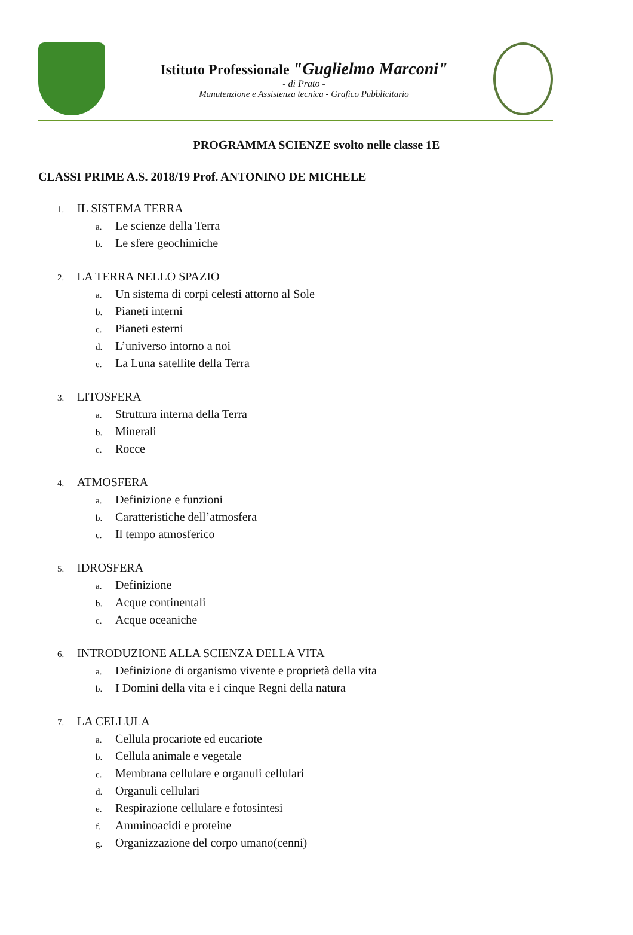Istituto Professionale "Guglielmo Marconi"
- di Prato -
Manutenzione e Assistenza tecnica - Grafico Pubblicitario
PROGRAMMA SCIENZE svolto nelle classe 1E
CLASSI PRIME A.S. 2018/19 Prof. ANTONINO DE MICHELE
1. IL SISTEMA TERRA
a. Le scienze della Terra
b. Le sfere geochimiche
2. LA TERRA NELLO SPAZIO
a. Un sistema di corpi celesti attorno al Sole
b. Pianeti interni
c. Pianeti esterni
d. L’universo intorno a noi
e. La Luna satellite della Terra
3. LITOSFERA
a. Struttura interna della Terra
b. Minerali
c. Rocce
4. ATMOSFERA
a. Definizione e funzioni
b. Caratteristiche dell’atmosfera
c. Il tempo atmosferico
5. IDROSFERA
a. Definizione
b. Acque continentali
c. Acque oceaniche
6. INTRODUZIONE ALLA SCIENZA DELLA VITA
a. Definizione di organismo vivente e proprietà della vita
b. I Domini della vita e i cinque Regni della natura
7. LA CELLULA
a. Cellula procariote ed eucariote
b. Cellula animale e vegetale
c. Membrana cellulare e organuli cellulari
d. Organuli cellulari
e. Respirazione cellulare e fotosintesi
f. Amminoacidi e proteine
g. Organizzazione del corpo umano(cenni)